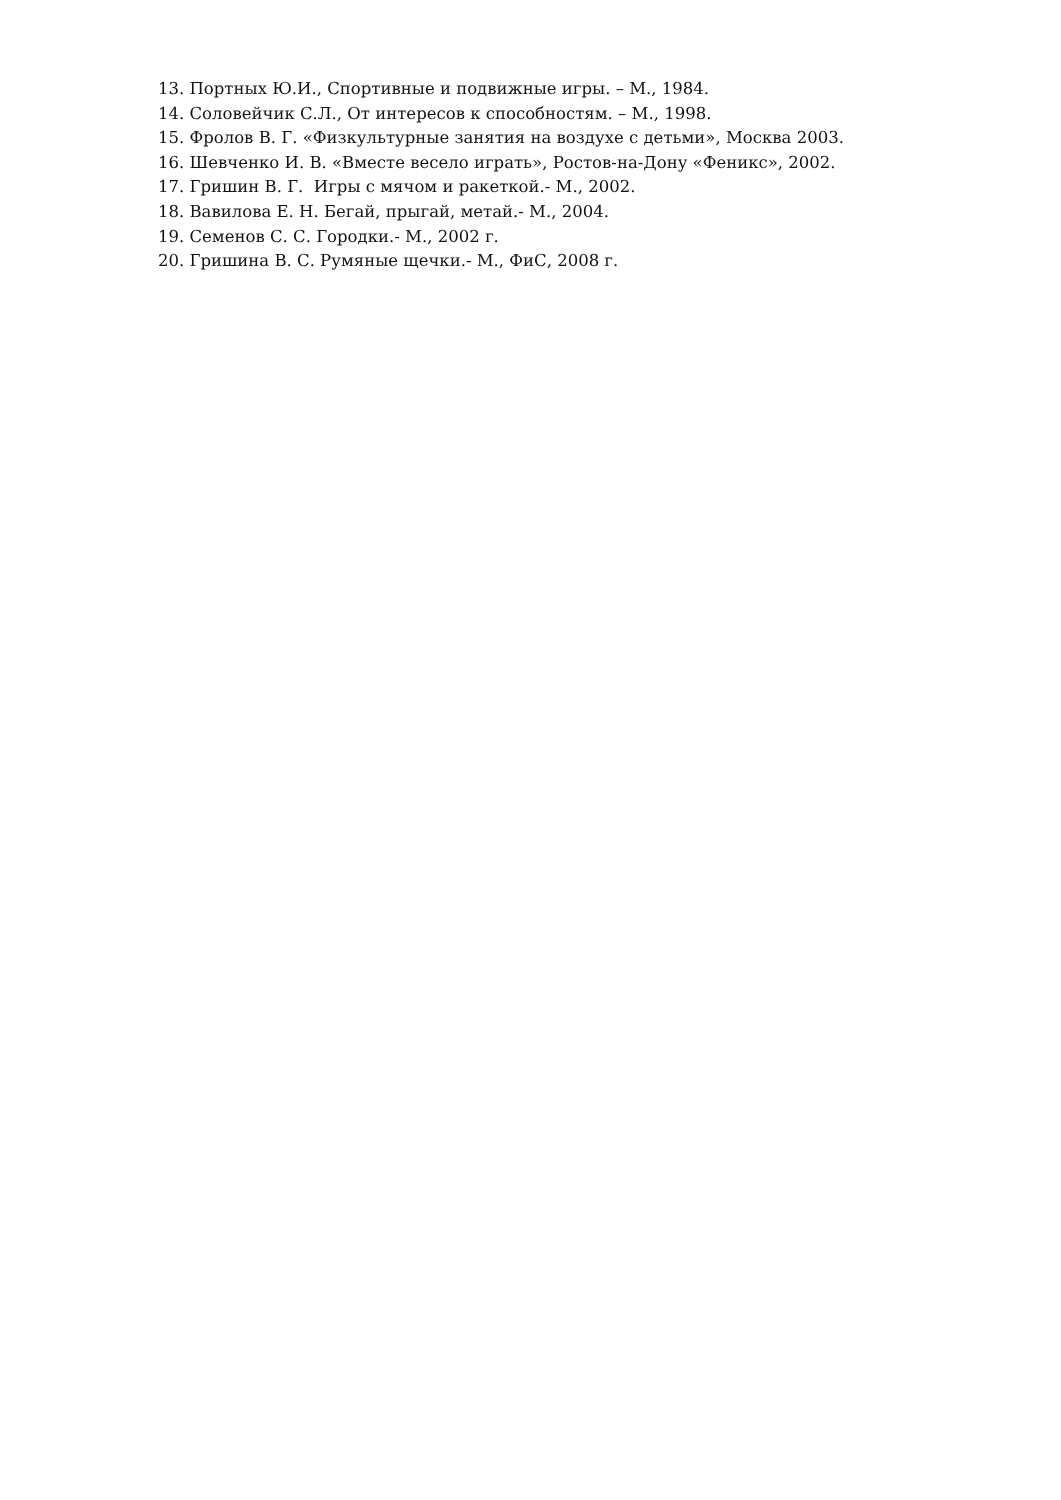13. Портных Ю.И., Спортивные и подвижные игры. – М., 1984.
14. Соловейчик С.Л., От интересов к способностям. – М., 1998.
15. Фролов В. Г. «Физкультурные занятия на воздухе с детьми», Москва 2003.
16. Шевченко И. В. «Вместе весело играть», Ростов-на-Дону «Феникс», 2002.
17. Гришин В. Г. Игры с мячом и ракеткой.- М., 2002.
18. Вавилова Е. Н. Бегай, прыгай, метай.- М., 2004.
19. Семенов С. С. Городки.- М., 2002 г.
20. Гришина В. С. Румяные щечки.- М., ФиС, 2008 г.